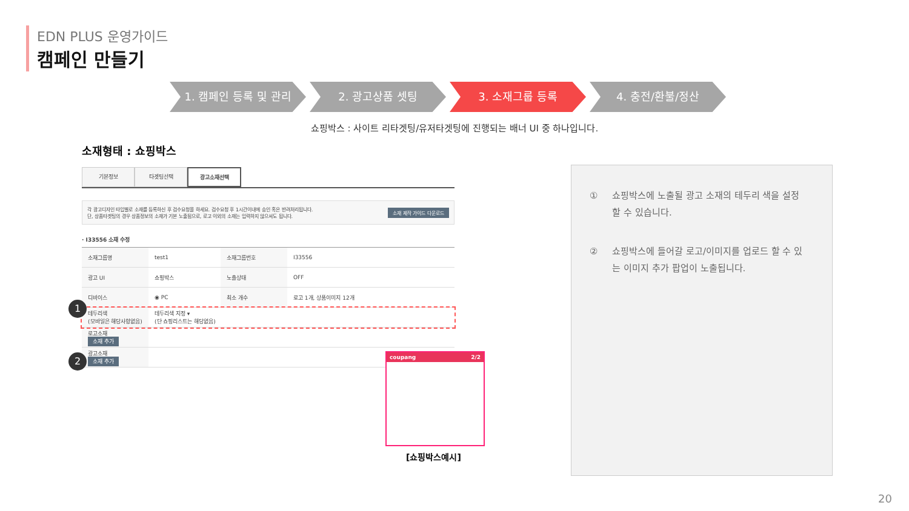EDN PLUS 운영가이드
캠페인 만들기
1. 캠페인 등록 및 관리 2. 광고상품 셋팅 3. 소재그룹 등록 4. 충전/환불/정산
쇼핑박스 : 사이트 리타겟팅/유저타겟팅에 진행되는 배너 UI 중 하나입니다.
소재형태 : 쇼핑박스
기본정보 타겟팅선택 광고소재선택
각 광고디자인 타입별로 소재를 등록하신 후 검수요청을 하세요. 검수요청 후 1시간이내에 승인 혹은 반려처리됩니다.
단, 상품타겟팅의 경우 상품정보의 소재가 기본 노출됨으로, 로고 이외의 소재는 입력하지 않으셔도 됩니다.
소재 제작 가이드 다운로드
· I33556 소재 수정
| 소재그룹명 | test1 | 소재그룹번호 | I33556 |
| 광고 UI | 쇼핑박스 | 노출상태 | OFF |
| 디바이스 | ◉ PC | 최소 개수 | 로고 1개, 상품이미지 12개 |
| 테두리색 (모바일은 해당사항없음) | 테두리색 지정 ▾ (단 쇼핑리스트는 해당없음) | | |
| 로고소재 소재 추가 | | | |
| 광고소재 소재 추가 | | | |
1
2 coupang 2/2
[쇼핑박스예시]
① 쇼핑박스에 노출될 광고 소재의 테두리 색을 설정할 수 있습니다.
② 쇼핑박스에 들어갈 로고/이미지를 업로드 할 수 있는 이미지 추가 팝업이 노출됩니다.
20